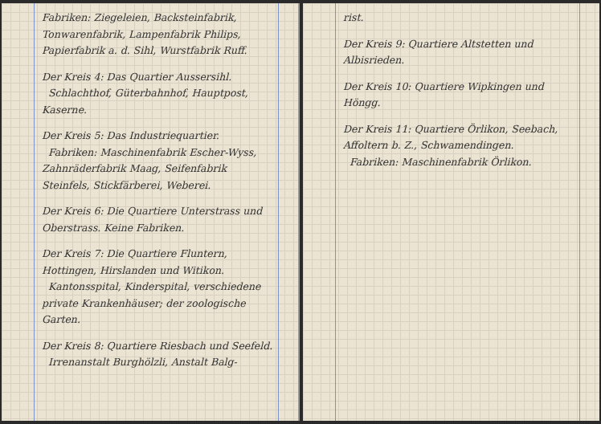Fabriken: Ziegeleien, Backsteinfabrik, Tonwarenfabrik, Lampenfabrik Philips, Papierfabrik a. d. Sihl, Wurstfabrik Ruff.
Der Kreis 4: Das Quartier Aussersihl.
Schlachthof, Güterbahnhof, Hauptpost, Kaserne.
Der Kreis 5: Das Industriequartier.
Fabriken: Maschinenfabrik Escher-Wyss, Zahnräderfabrik Maag, Seifenfabrik Steinfels, Stickfärberei, Weberei.
Der Kreis 6: Die Quartiere Unterstrass und Oberstrass. Keine Fabriken.
Der Kreis 7: Die Quartiere Fluntern, Hottingen, Hirslanden und Witikon.
Kantonsspital, Kinderspital, verschiedene private Krankenhäuser; der zoologische Garten.
Der Kreis 8: Quartiere Riesbach und Seefeld.
Irrenanstalt Burghölzli, Anstalt Balg-
rist.
Der Kreis 9: Quartiere Altstetten und Albisrieden.
Der Kreis 10: Quartiere Wipkingen und Höngg.
Der Kreis 11: Quartiere Örlikon, Seebach, Affoltern b. Z., Schwamendingen.
Fabriken: Maschinenfabrik Örlikon.